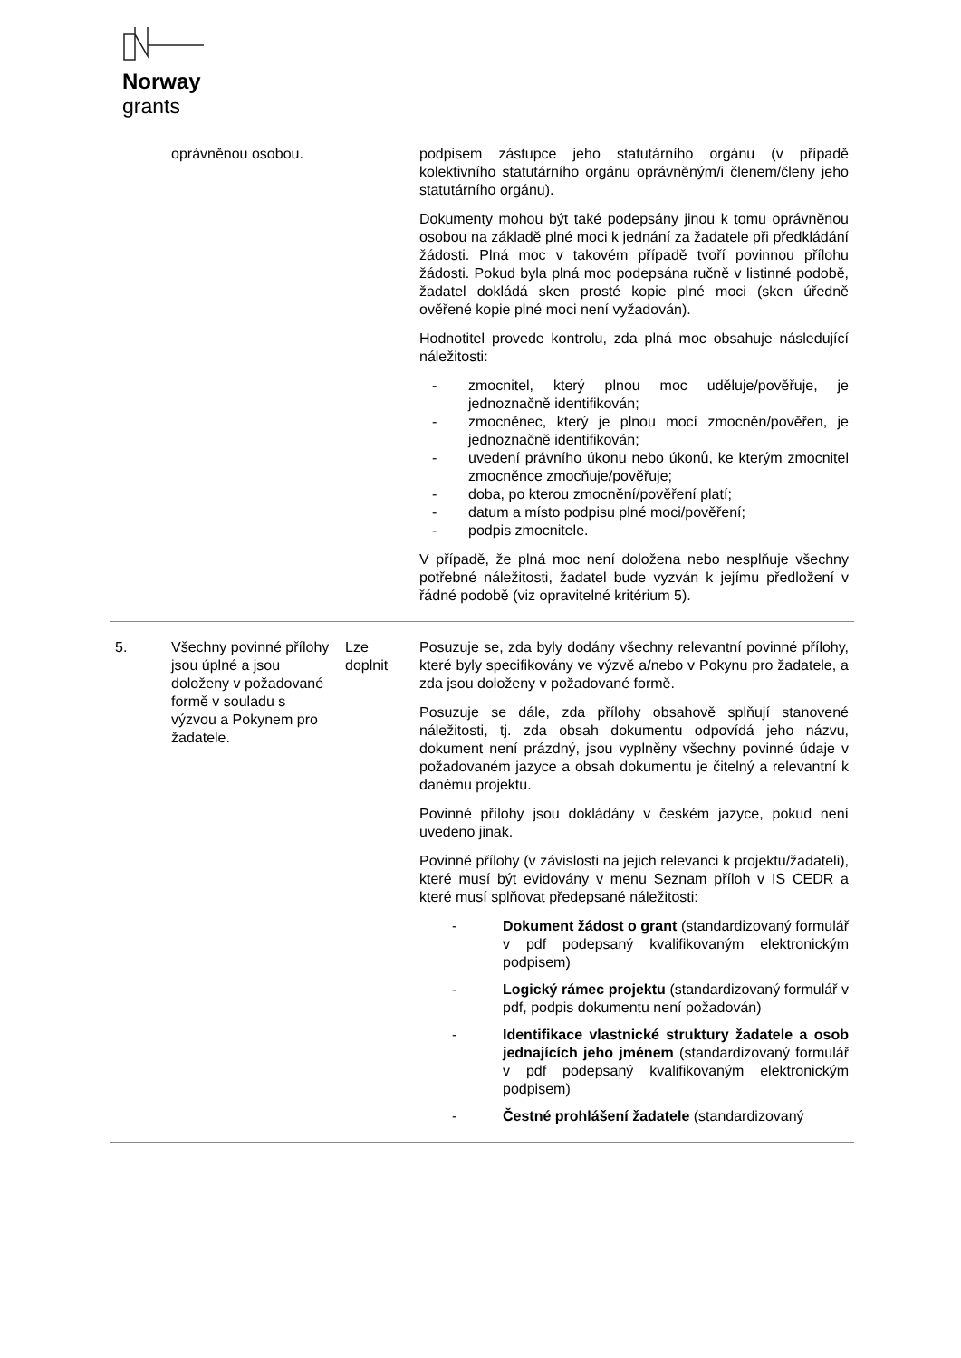Norway
grants
| | oprávněnou osobou. | | podpisem zástupce jeho statutárního orgánu (v případě kolektivního statutárního orgánu oprávněným/i členem/členy jeho statutárního orgánu). Dokumenty mohou být také podepsány jinou k tomu oprávněnou osobou na základě plné moci k jednání za žadatele při předkládání žádosti. Plná moc v takovém případě tvoří povinnou přílohu žádosti. Pokud byla plná moc podepsána ručně v listinné podobě, žadatel dokládá sken prosté kopie plné moci (sken úředně ověřené kopie plné moci není vyžadován). Hodnotitel provede kontrolu, zda plná moc obsahuje následující náležitosti: - zmocnitel, který plnou moc uděluje/pověřuje, je jednoznačně identifikován; - zmocněnec, který je plnou mocí zmocněn/pověřen, je jednoznačně identifikován; - uvedení právního úkonu nebo úkonů, ke kterým zmocnitel zmocněnce zmocňuje/pověřuje; - doba, po kterou zmocnění/pověření platí; - datum a místo podpisu plné moci/pověření; - podpis zmocnitele. V případě, že plná moc není doložena nebo nesplňuje všechny potřebné náležitosti, žadatel bude vyzván k jejímu předložení v řádné podobě (viz opravitelné kritérium 5). |
| 5. | Všechny povinné přílohy jsou úplné a jsou doloženy v požadované formě v souladu s výzvou a Pokynem pro žadatele. | Lze doplnit | Posuzuje se, zda byly dodány všechny relevantní povinné přílohy, které byly specifikovány ve výzvě a/nebo v Pokynu pro žadatele, a zda jsou doloženy v požadované formě. Posuzuje se dále, zda přílohy obsahově splňují stanovené náležitosti, tj. zda obsah dokumentu odpovídá jeho názvu, dokument není prázdný, jsou vyplněny všechny povinné údaje v požadovaném jazyce a obsah dokumentu je čitelný a relevantní k danému projektu. Povinné přílohy jsou dokládány v českém jazyce, pokud není uvedeno jinak. Povinné přílohy (v závislosti na jejich relevanci k projektu/žadateli), které musí být evidovány v menu Seznam příloh v IS CEDR a které musí splňovat předepsané náležitosti: - Dokument žádost o grant (standardizovaný formulář v pdf podepsaný kvalifikovaným elektronickým podpisem) - Logický rámec projektu (standardizovaný formulář v pdf, podpis dokumentu není požadován) - Identifikace vlastnické struktury žadatele a osob jednajících jeho jménem (standardizovaný formulář v pdf podepsaný kvalifikovaným elektronickým podpisem) - Čestné prohlášení žadatele (standardizovaný |